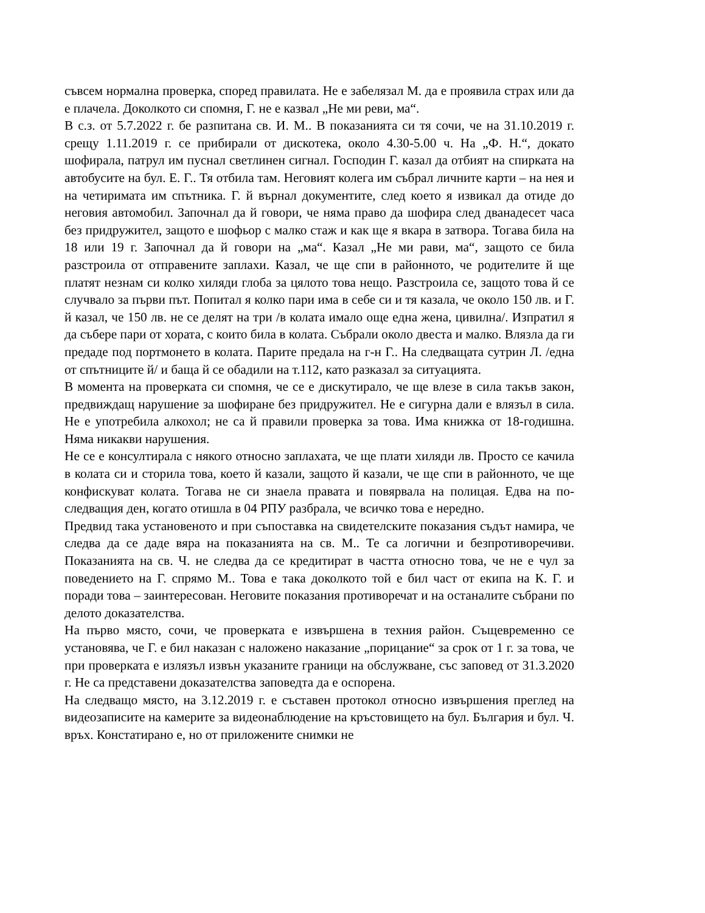съвсем нормална проверка, според правилата. Не е забелязал М. да е проявила страх или да е плачела. Доколкото си спомня, Г. не е казвал „Не ми реви, ма“.
В с.з. от 5.7.2022 г. бе разпитана св. И. М.. В показанията си тя сочи, че на 31.10.2019 г. срещу 1.11.2019 г. се прибирали от дискотека, около 4.30-5.00 ч. На „Ф. Н.“, докато шофирала, патрул им пуснал светлинен сигнал. Господин Г. казал да отбият на спирката на автобусите на бул. Е. Г.. Тя отбила там. Неговият колега им събрал личните карти – на нея и на четиримата им спътника. Г. й върнал документите, след което я извикал да отиде до неговия автомобил. Започнал да й говори, че няма право да шофира след дванадесет часа без придружител, защото е шофьор с малко стаж и как ще я вкара в затвора. Тогава била на 18 или 19 г. Започнал да й говори на „ма“. Казал „Не ми рави, ма“, защото се била разстроила от отправените заплахи. Казал, че ще спи в районното, че родителите й ще платят незнам си колко хиляди глоба за цялото това нещо. Разстроила се, защото това й се случвало за първи път. Попитал я колко пари има в себе си и тя казала, че около 150 лв. и Г. й казал, че 150 лв. не се делят на три /в колата имало още една жена, цивилна/. Изпратил я да събере пари от хората, с които била в колата. Събрали около двеста и малко. Влязла да ги предаде под портмонето в колата. Парите предала на г-н Г.. На следващата сутрин Л. /една от спътниците й/ и баща й се обадили на т.112, като разказал за ситуацията.
В момента на проверката си спомня, че се е дискутирало, че ще влезе в сила такъв закон, предвиждащ нарушение за шофиране без придружител. Не е сигурна дали е влязъл в сила. Не е употребила алкохол; не са й правили проверка за това. Има книжка от 18-годишна. Няма никакви нарушения.
Не се е консултирала с някого относно заплахата, че ще плати хиляди лв. Просто се качила в колата си и сторила това, което й казали, защото й казали, че ще спи в районното, че ще конфискуват колата. Тогава не си знаела правата и повярвала на полицая. Едва на по-следващия ден, когато отишла в 04 РПУ разбрала, че всичко това е нередно.
Предвид така установеното и при съпоставка на свидетелските показания съдът намира, че следва да се даде вяра на показанията на св. М.. Те са логични и безпротиворечиви. Показанията на св. Ч. не следва да се кредитират в частта относно това, че не е чул за поведението на Г. спрямо М.. Това е така доколкото той е бил част от екипа на К. Г. и поради това – заинтересован. Неговите показания противоречат и на останалите събрани по делото доказателства.
На първо място, сочи, че проверката е извършена в техния район. Същевременно се установява, че Г. е бил наказан с наложено наказание „порицание“ за срок от 1 г. за това, че при проверката е излязъл извън указаните граници на обслужване, със заповед от 31.3.2020 г. Не са представени доказателства заповедта да е оспорена.
На следващо място, на 3.12.2019 г. е съставен протокол относно извършения преглед на видеозаписите на камерите за видеонаблюдение на кръстовището на бул. България и бул. Ч. връх. Констатирано е, но от приложените снимки не